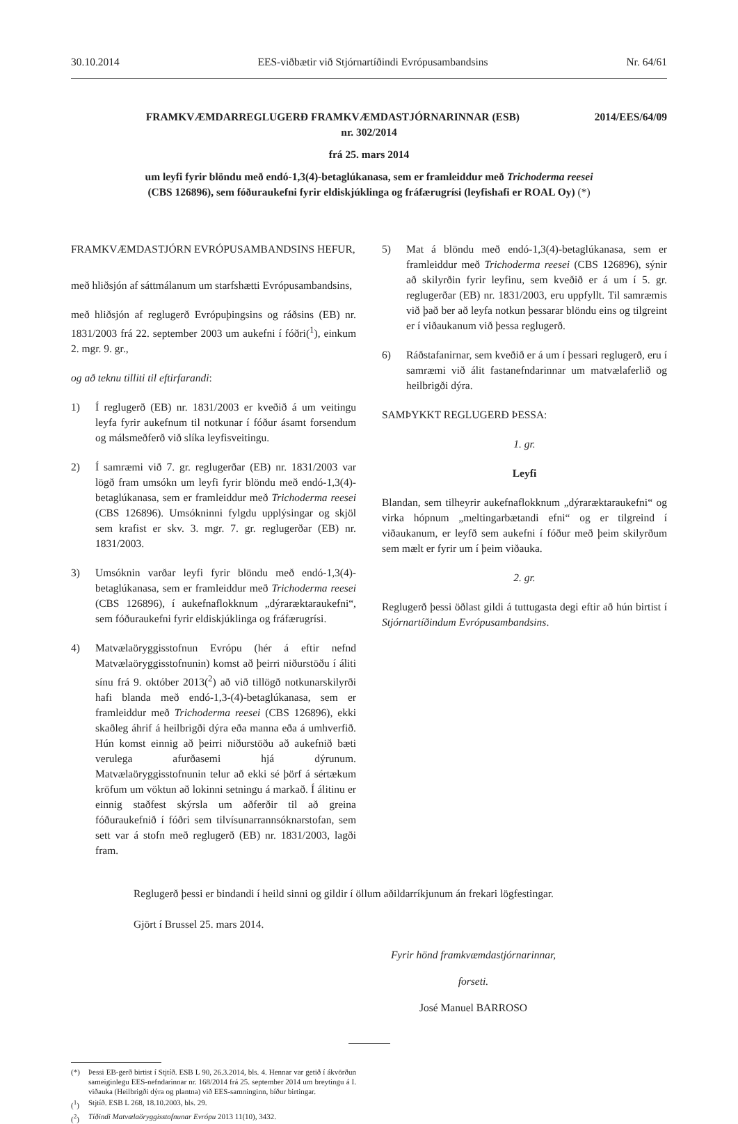30.10.2014 EES-viðbætir við Stjórnartíðindi Evrópusambandsins Nr. 64/61
2014/EES/64/09 FRAMKVÆMDARREGLUGERÐ FRAMKVÆMDASTJÓRNARINNAR (ESB)
nr. 302/2014
frá 25. mars 2014
um leyfi fyrir blöndu með endó-1,3(4)-betaglúkanasa, sem er framleiddur með Trichoderma reesei
(CBS 126896), sem fóðuraukefni fyrir eldiskjúklinga og fráfærugrísi (leyfishafi er ROAL Oy) (*)
FRAMKVÆMDASTJÓRN EVRÓPUSAMBANDSINS HEFUR,
með hliðsjón af sáttmálanum um starfshætti Evrópusambandsins,
með hliðsjón af reglugerð Evrópuþingsins og ráðsins (EB) nr. 1831/2003 frá 22. september 2003 um aukefni í fóðri(<sup>1</sup>), einkum 2. mgr. 9. gr.,
og að teknu tilliti til eftirfarandi:
1) Í reglugerð (EB) nr. 1831/2003 er kveðið á um veitingu leyfa fyrir aukefnum til notkunar í fóður ásamt forsendum og málsmeðferð við slíka leyfisveitingu.
2) Í samræmi við 7. gr. reglugerðar (EB) nr. 1831/2003 var lögð fram umsókn um leyfi fyrir blöndu með endó-1,3(4)-betaglúkanasa, sem er framleiddur með Trichoderma reesei (CBS 126896). Umsókninni fylgdu upplýsingar og skjöl sem krafist er skv. 3. mgr. 7. gr. reglugerðar (EB) nr. 1831/2003.
3) Umsóknin varðar leyfi fyrir blöndu með endó-1,3(4)-betaglúkanasa, sem er framleiddur með Trichoderma reesei (CBS 126896), í aukefnaflokknum „dýraræktaraukefni“, sem fóðuraukefni fyrir eldiskjúklinga og fráfærugrísi.
4) Matvælaöryggisstofnun Evrópu (hér á eftir nefnd Matvælaöryggisstofnunin) komst að þeirri niðurstöðu í áliti sínu frá 9. október 2013(<sup>2</sup>) að við tillögð notkunarskilyrði hafi blanda með endó-1,3-(4)-betaglúkanasa, sem er framleiddur með Trichoderma reesei (CBS 126896), ekki skaðleg áhrif á heilbrigði dýra eða manna eða á umhverfið. Hún komst einnig að þeirri niðurstöðu að aukefnið bæti verulega afurðasemi hjá dýrunum. Matvælaöryggisstofnunin telur að ekki sé þörf á sértækum kröfum um vöktun að lokinni setningu á markað. Í álitinu er einnig staðfest skýrsla um aðferðir til að greina fóðuraukefnið í fóðri sem tilvísunarrannsóknarstofan, sem sett var á stofn með reglugerð (EB) nr. 1831/2003, lagði fram.
5) Mat á blöndu með endó-1,3(4)-betaglúkanasa, sem er framleiddur með Trichoderma reesei (CBS 126896), sýnir að skilyrðin fyrir leyfinu, sem kveðið er á um í 5. gr. reglugerðar (EB) nr. 1831/2003, eru uppfyllt. Til samræmis við það ber að leyfa notkun þessarar blöndu eins og tilgreint er í viðaukanum við þessa reglugerð.
6) Ráðstafanirnar, sem kveðið er á um í þessari reglugerð, eru í samræmi við álit fastanefndarinnar um matvælaferlið og heilbrigði dýra.
SAMÞYKKT REGLUGERÐ ÞESSA:
1. gr.
Leyfi
Blandan, sem tilheyrir aukefnaflokknum „dýraræktaraukefni“ og virka hópnum „meltingarbætandi efni“ og er tilgreind í viðaukanum, er leyfð sem aukefni í fóður með þeim skilyrðum sem mælt er fyrir um í þeim viðauka.
2. gr.
Reglugerð þessi öðlast gildi á tuttugasta degi eftir að hún birtist í Stjórnartíðindum Evrópusambandsins.
Reglugerð þessi er bindandi í heild sinni og gildir í öllum aðildarríkjunum án frekari lögfestingar.
Gjört í Brussel 25. mars 2014.
Fyrir hönd framkvæmdastjórnarinnar,
forseti.
José Manuel BARROSO
(*) Þessi EB-gerð birtist í Stjtíð. ESB L 90, 26.3.2014, bls. 4. Hennar var getið í ákvörðun sameiginlegu EES-nefndarinnar nr. 168/2014 frá 25. september 2014 um breytingu á I. viðauka (Heilbrigði dýra og plantna) við EES-samninginn, bíður birtingar.
(<sup>1</sup>) Stjtíð. ESB L 268, 18.10.2003, bls. 29.
(<sup>2</sup>) Tíðindi Matvælaöryggisstofnunar Evrópu 2013 11(10), 3432.